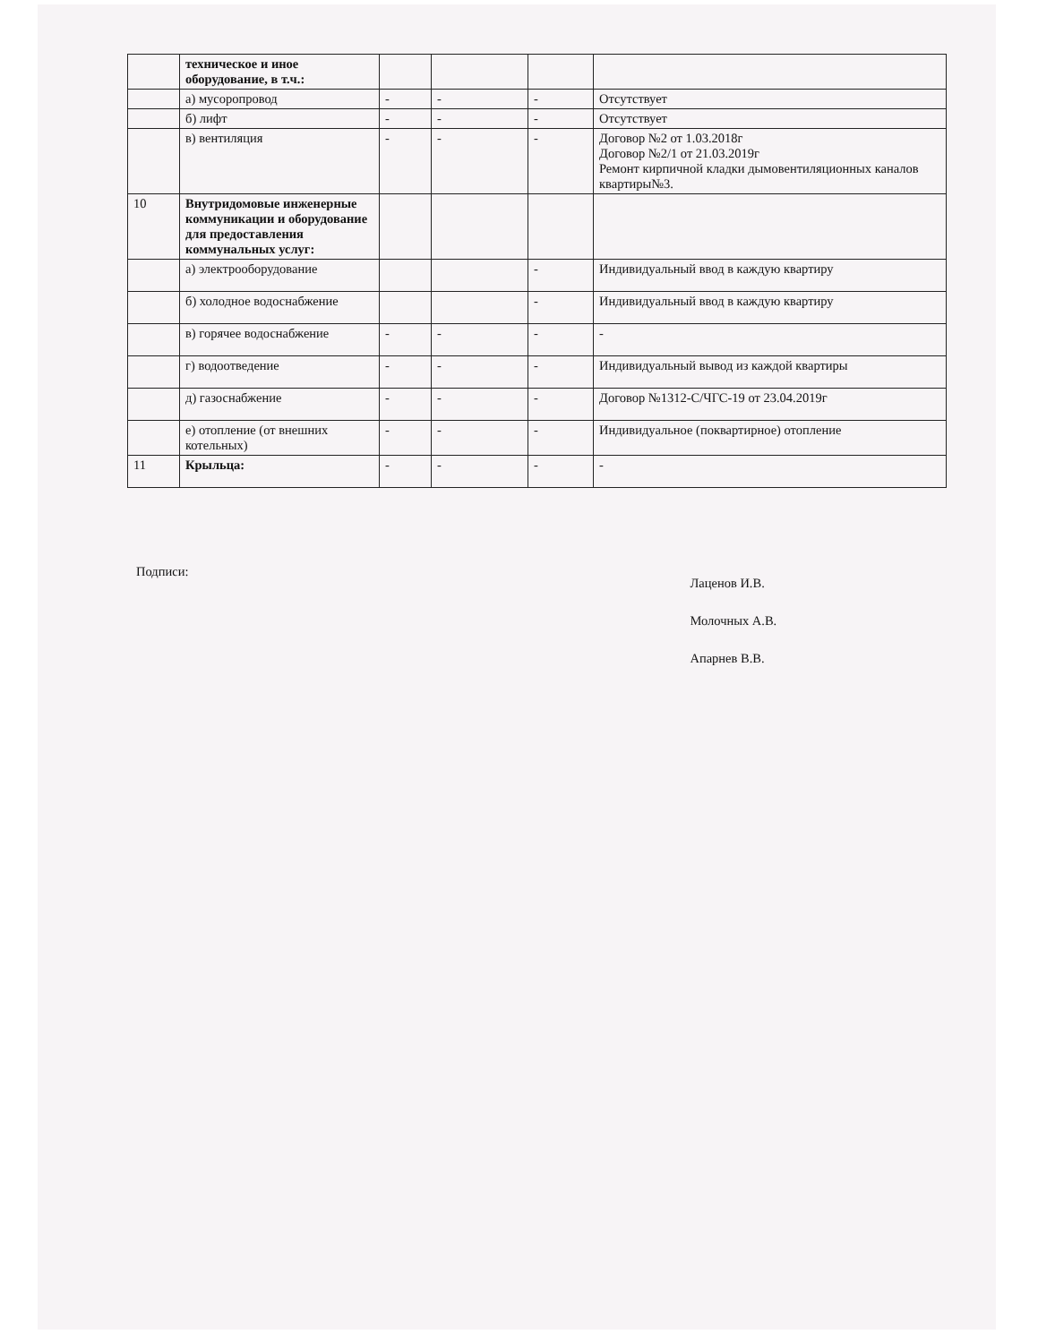| | техническое и иное оборудование, в т.ч.: | | | | |
| | а) мусоропровод | - | - | - | Отсутствует |
| | б) лифт | - | - | - | Отсутствует |
| | в) вентиляция | - | - | - | Договор №2 от 1.03.2018г Договор №2/1 от 21.03.2019г Ремонт кирпичной кладки дымовентиляционных каналов квартиры№3. |
| 10 | Внутридомовые инженерные коммуникации и оборудование для предоставления коммунальных услуг: | | | | |
| | а) электрооборудование | | | - | Индивидуальный ввод в каждую квартиру |
| | б) холодное водоснабжение | | | - | Индивидуальный ввод в каждую квартиру |
| | в) горячее водоснабжение | - | - | - | - |
| | г) водоотведение | - | - | - | Индивидуальный вывод из каждой квартиры |
| | д) газоснабжение | - | - | - | Договор №1312-С/ЧГС-19 от 23.04.2019г |
| | е) отопление (от внешних котельных) | - | - | - | Индивидуальное (поквартирное) отопление |
| 11 | Крыльца: | - | - | - | - |
Подписи:
Лаценов И.В.
Молочных А.В.
Апарнев В.В.